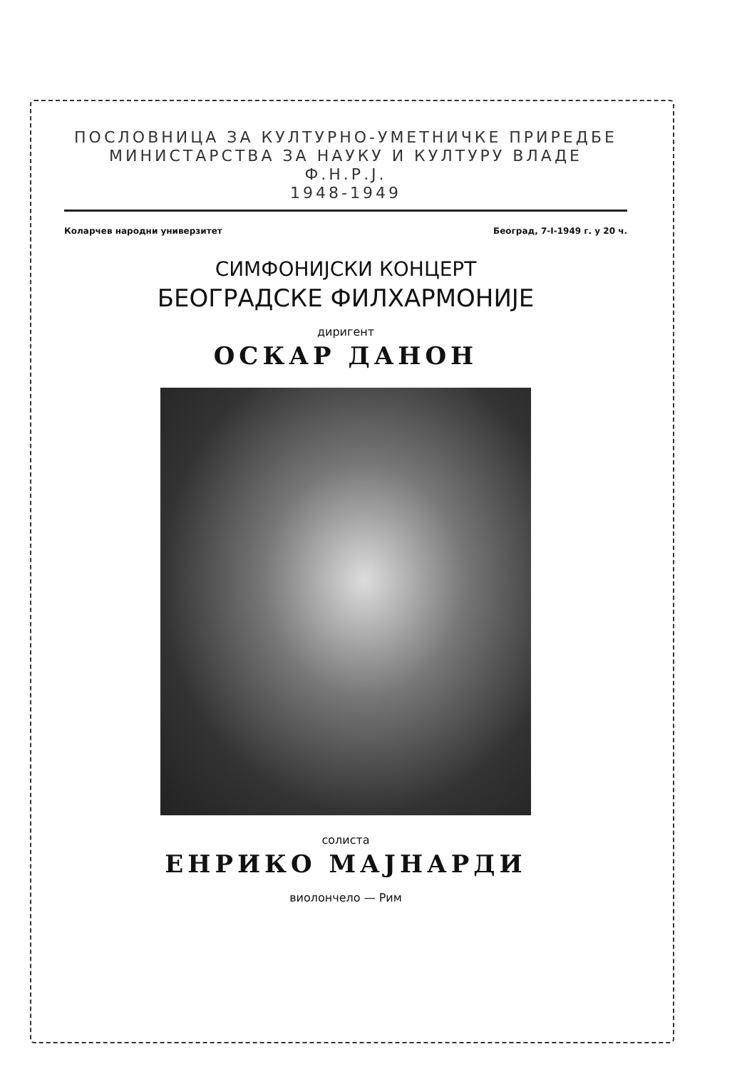ПОСЛОВНИЦА ЗА КУЛТУРНО-УМЕТНИЧКЕ ПРИРЕДБЕ
МИНИСТАРСТВА ЗА НАУКУ И КУЛТУРУ ВЛАДЕ Ф.Н.Р.Ј.
1948-1949
Коларчев народни универзитет Београд, 7-I-1949 г. у 20 ч.
СИМФОНИЈСКИ КОНЦЕРТ
БЕОГРАДСКЕ ФИЛХАРМОНИЈЕ
диригент
ОСКАР ДАНОН
солиста
ЕНРИКО МАЈНАРДИ
виолончело — Рим